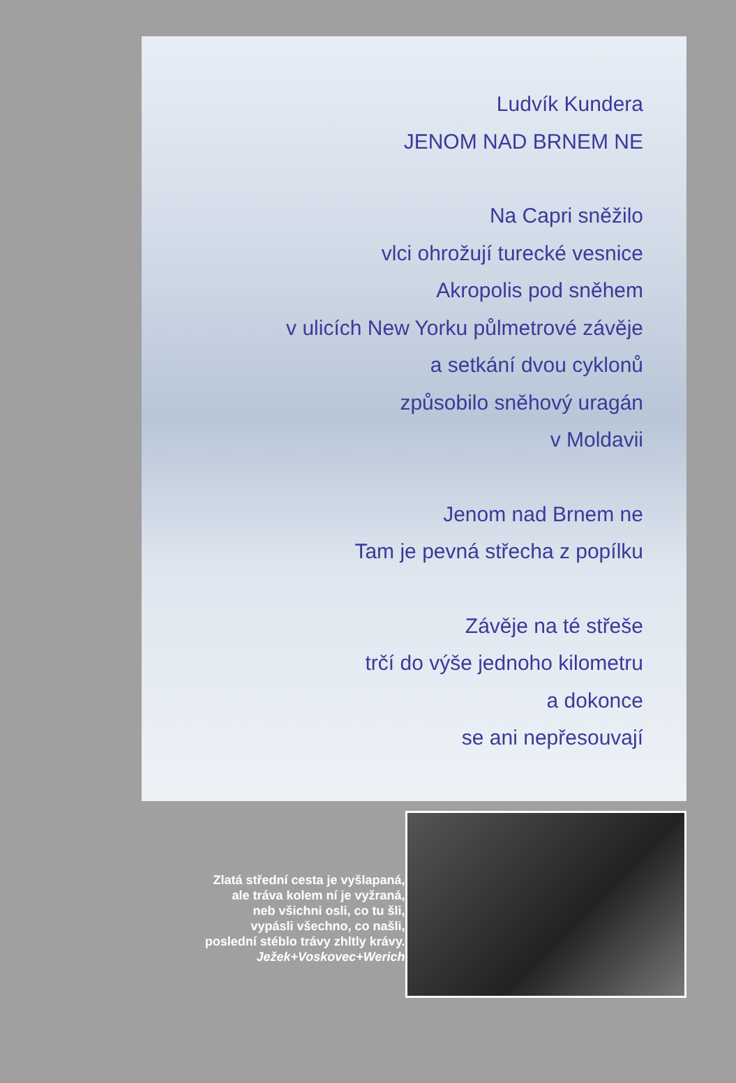Ludvík Kundera
JENOM NAD BRNEM NE
Na Capri sněžilo
vlci ohrožují turecké vesnice
Akropolis pod sněhem
v ulicích New Yorku půlmetrové závěje
a setkání dvou cyklonů
způsobilo sněhový uragán
v Moldavii
Jenom nad Brnem ne
Tam je pevná střecha z popílku
Závěje na té střeše
trčí do výše jednoho kilometru
a dokonce
se ani nepřesouvají
Zlatá střední cesta je vyšlapaná,
ale tráva kolem ní je vyžraná,
neb všichni osli, co tu šli,
vypásli všechno, co našli,
poslední stéblo trávy zhltly krávy.
Ježek+Voskovec+Werich